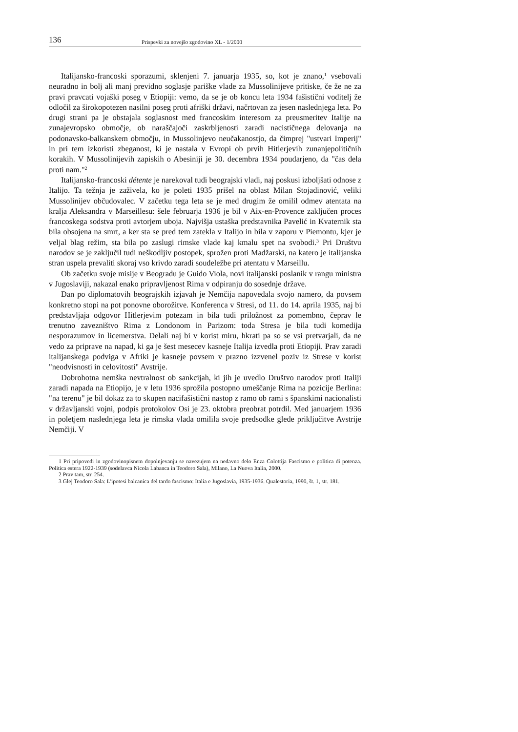136 Prispevki za novejšo zgodovino XL - 1/2000
Italijansko-francoski sporazumi, sklenjeni 7. januarja 1935, so, kot je znano,<sup>1</sup> vsebovali neuradno in bolj ali manj previdno soglasje pariške vlade za Mussolinijeve pritiske, če že ne za pravi pravcati vojaški poseg v Etiopiji: vemo, da se je ob koncu leta 1934 fašistični voditelj že odločil za širokopotezen nasilni poseg proti afriški državi, načrtovan za jesen naslednjega leta. Po drugi strani pa je obstajala soglasnost med francoskim interesom za preusmeritev Italije na zunajevropsko območje, ob naraščajoči zaskrbljenosti zaradi nacističnega delovanja na podonavsko-balkanskem območju, in Mussolinjevo neučakanostjo, da čimprej "ustvari Imperij" in pri tem izkoristi zbeganost, ki je nastala v Evropi ob prvih Hitlerjevih zunanjepolitičnih korakih. V Mussolinijevih zapiskih o Abesiniji je 30. decembra 1934 poudarjeno, da "čas dela proti nam."<sup>2</sup>
Italijansko-francoski détente je narekoval tudi beograjski vladi, naj poskusi izboljšati odnose z Italijo. Ta težnja je zaživela, ko je poleti 1935 prišel na oblast Milan Stojadinović, veliki Mussolinijev občudovalec. V začetku tega leta se je med drugim že omilil odmev atentata na kralja Aleksandra v Marseillesu: šele februarja 1936 je bil v Aix-en-Provence zaključen proces francoskega sodstva proti avtorjem uboja. Najvišja ustaška predstavnika Pavelić in Kvaternik sta bila obsojena na smrt, a ker sta se pred tem zatekla v Italijo in bila v zaporu v Piemontu, kjer je veljal blag režim, sta bila po zaslugi rimske vlade kaj kmalu spet na svobodi.<sup>3</sup> Pri Društvu narodov se je zaključil tudi neškodljiv postopek, sprožen proti Madžarski, na katero je italijanska stran uspela prevaliti skoraj vso krivdo zaradi soudeležbe pri atentatu v Marseillu.
Ob začetku svoje misije v Beogradu je Guido Viola, novi italijanski poslanik v rangu ministra v Jugoslaviji, nakazal enako pripravljenost Rima v odpiranju do sosednje države.
Dan po diplomatovih beograjskih izjavah je Nemčija napovedala svojo namero, da povsem konkretno stopi na pot ponovne oborožitve. Konferenca v Stresi, od 11. do 14. aprila 1935, naj bi predstavljaja odgovor Hitlerjevim potezam in bila tudi priložnost za pomembno, čeprav le trenutno zavezništvo Rima z Londonom in Parizom: toda Stresa je bila tudi komedija nesporazumov in licemerstva. Delali naj bi v korist miru, hkrati pa so se vsi pretvarjali, da ne vedo za priprave na napad, ki ga je šest mesecev kasneje Italija izvedla proti Etiopiji. Prav zaradi italijanskega podviga v Afriki je kasneje povsem v prazno izzvenel poziv iz Strese v korist "neodvisnosti in celovitosti" Avstrije.
Dobrohotna nemška nevtralnost ob sankcijah, ki jih je uvedlo Društvo narodov proti Italiji zaradi napada na Etiopijo, je v letu 1936 sprožila postopno umeščanje Rima na pozicije Berlina: "na terenu" je bil dokaz za to skupen nacifašistični nastop z ramo ob rami s španskimi nacionalisti v državljanski vojni, podpis protokolov Osi je 23. oktobra preobrat potrdil. Med januarjem 1936 in poletjem naslednjega leta je rimska vlada omilila svoje predsodke glede priključitve Avstrije Nemčiji. V
1 Pri pripovedi in zgodovinopisnem dopolnjevanju se navezujem na nedavno delo Enza Colottija Fascismo e politica di potenza. Politica estera 1922-1939 (sodelavca Nicola Labanca in Teodoro Sala), Milano, La Nuova Italia, 2000.
2 Prav tam, str. 254.
3 Glej Teodoro Sala: L'ipotesi balcanica del tardo fascismo: Italia e Jugoslavia, 1935-1936. Qualestoria, 1990, št. 1, str. 181.